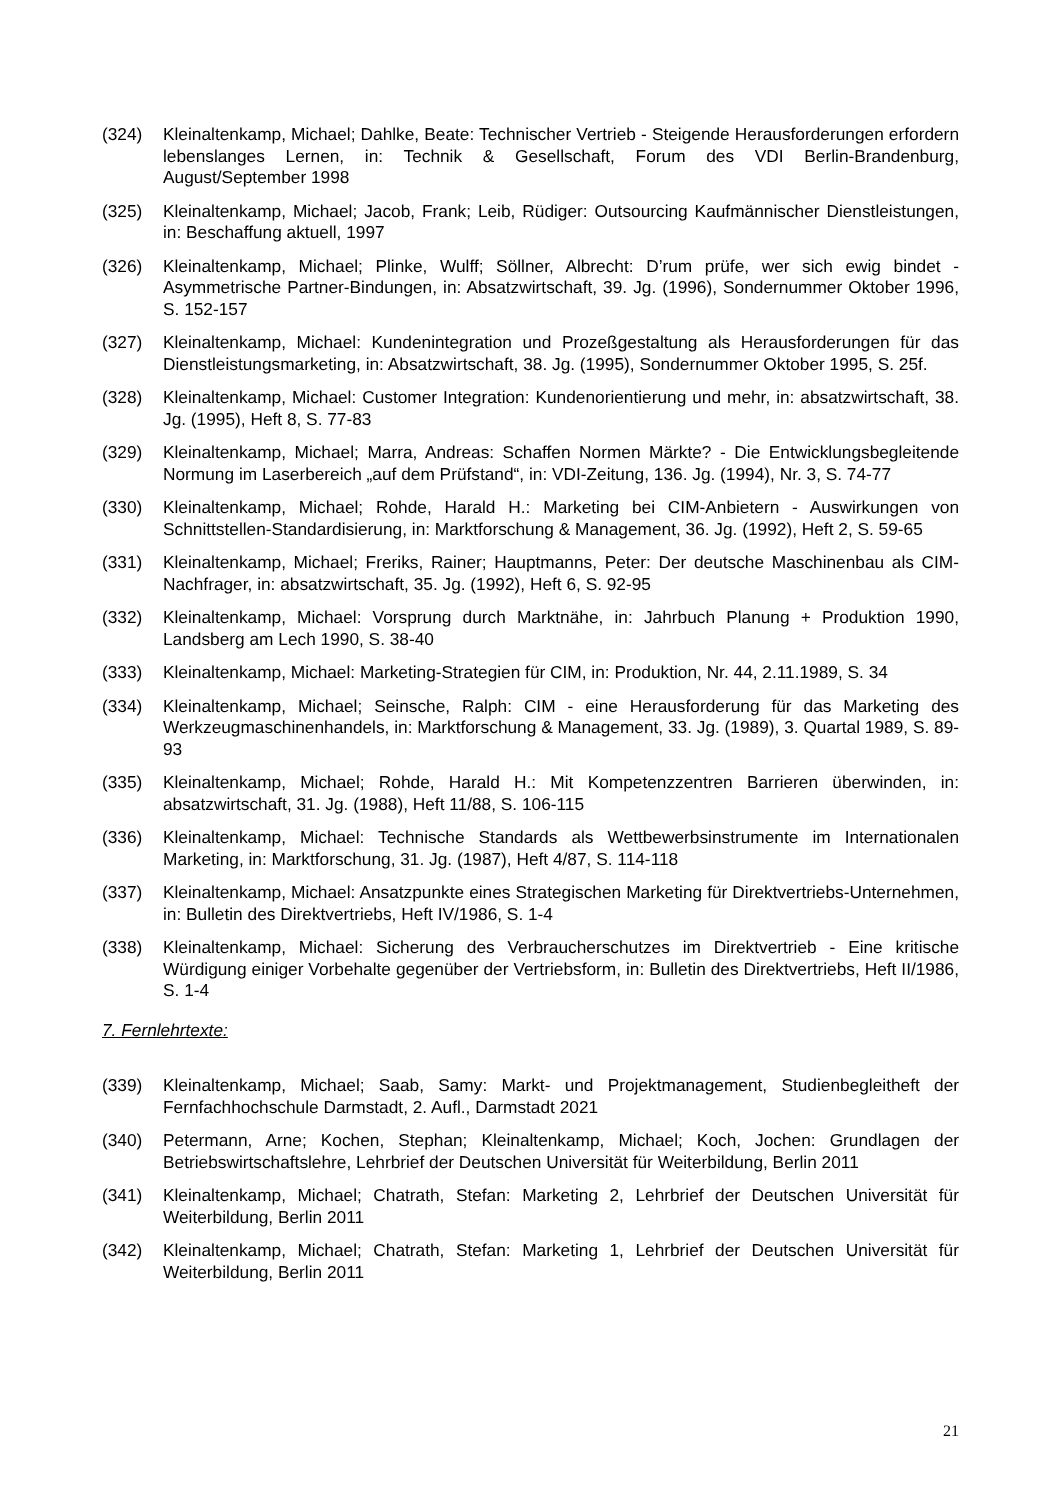(324) Kleinaltenkamp, Michael; Dahlke, Beate: Technischer Vertrieb - Steigende Herausforderungen erfordern lebenslanges Lernen, in: Technik & Gesellschaft, Forum des VDI Berlin-Brandenburg, August/September 1998
(325) Kleinaltenkamp, Michael; Jacob, Frank; Leib, Rüdiger: Outsourcing Kaufmännischer Dienstleistungen, in: Beschaffung aktuell, 1997
(326) Kleinaltenkamp, Michael; Plinke, Wulff; Söllner, Albrecht: D’rum prüfe, wer sich ewig bindet - Asymmetrische Partner-Bindungen, in: Absatzwirtschaft, 39. Jg. (1996), Sondernummer Oktober 1996, S. 152-157
(327) Kleinaltenkamp, Michael: Kundenintegration und Prozeßgestaltung als Herausforderungen für das Dienstleistungsmarketing, in: Absatzwirtschaft, 38. Jg. (1995), Sondernummer Oktober 1995, S. 25f.
(328) Kleinaltenkamp, Michael: Customer Integration: Kundenorientierung und mehr, in: absatzwirtschaft, 38. Jg. (1995), Heft 8, S. 77-83
(329) Kleinaltenkamp, Michael; Marra, Andreas: Schaffen Normen Märkte? - Die Entwicklungsbegleitende Normung im Laserbereich „auf dem Prüfstand“, in: VDI-Zeitung, 136. Jg. (1994), Nr. 3, S. 74-77
(330) Kleinaltenkamp, Michael; Rohde, Harald H.: Marketing bei CIM-Anbietern - Auswirkungen von Schnittstellen-Standardisierung, in: Marktforschung & Management, 36. Jg. (1992), Heft 2, S. 59-65
(331) Kleinaltenkamp, Michael; Freriks, Rainer; Hauptmanns, Peter: Der deutsche Maschinenbau als CIM-Nachfrager, in: absatzwirtschaft, 35. Jg. (1992), Heft 6, S. 92-95
(332) Kleinaltenkamp, Michael: Vorsprung durch Marktnähe, in: Jahrbuch Planung + Produktion 1990, Landsberg am Lech 1990, S. 38-40
(333) Kleinaltenkamp, Michael: Marketing-Strategien für CIM, in: Produktion, Nr. 44, 2.11.1989, S. 34
(334) Kleinaltenkamp, Michael; Seinsche, Ralph: CIM - eine Herausforderung für das Marketing des Werkzeugmaschinenhandels, in: Marktforschung & Management, 33. Jg. (1989), 3. Quartal 1989, S. 89-93
(335) Kleinaltenkamp, Michael; Rohde, Harald H.: Mit Kompetenzzentren Barrieren überwinden, in: absatzwirtschaft, 31. Jg. (1988), Heft 11/88, S. 106-115
(336) Kleinaltenkamp, Michael: Technische Standards als Wettbewerbsinstrumente im Internationalen Marketing, in: Marktforschung, 31. Jg. (1987), Heft 4/87, S. 114-118
(337) Kleinaltenkamp, Michael: Ansatzpunkte eines Strategischen Marketing für Direktvertriebs-Unternehmen, in: Bulletin des Direktvertriebs, Heft IV/1986, S. 1-4
(338) Kleinaltenkamp, Michael: Sicherung des Verbraucherschutzes im Direktvertrieb - Eine kritische Würdigung einiger Vorbehalte gegenüber der Vertriebsform, in: Bulletin des Direktvertriebs, Heft II/1986, S. 1-4
7. Fernlehrtexte:
(339) Kleinaltenkamp, Michael; Saab, Samy: Markt- und Projektmanagement, Studienbegleitheft der Fernfachhochschule Darmstadt, 2. Aufl., Darmstadt 2021
(340) Petermann, Arne; Kochen, Stephan; Kleinaltenkamp, Michael; Koch, Jochen: Grundlagen der Betriebswirtschaftslehre, Lehrbrief der Deutschen Universität für Weiterbildung, Berlin 2011
(341) Kleinaltenkamp, Michael; Chatrath, Stefan: Marketing 2, Lehrbrief der Deutschen Universität für Weiterbildung, Berlin 2011
(342) Kleinaltenkamp, Michael; Chatrath, Stefan: Marketing 1, Lehrbrief der Deutschen Universität für Weiterbildung, Berlin 2011
21